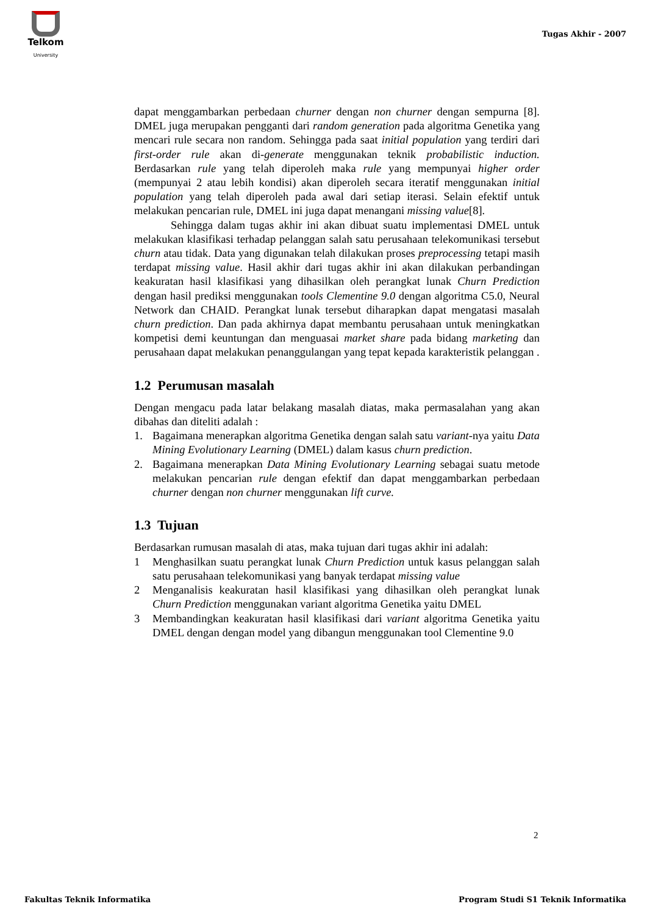Telkom
University
Tugas Akhir - 2007
dapat menggambarkan perbedaan churner dengan non churner dengan sempurna [8]. DMEL juga merupakan pengganti dari random generation pada algoritma Genetika yang mencari rule secara non random. Sehingga pada saat initial population yang terdiri dari first-order rule akan di-generate menggunakan teknik probabilistic induction. Berdasarkan rule yang telah diperoleh maka rule yang mempunyai higher order (mempunyai 2 atau lebih kondisi) akan diperoleh secara iteratif menggunakan initial population yang telah diperoleh pada awal dari setiap iterasi. Selain efektif untuk melakukan pencarian rule, DMEL ini juga dapat menangani missing value[8].
Sehingga dalam tugas akhir ini akan dibuat suatu implementasi DMEL untuk melakukan klasifikasi terhadap pelanggan salah satu perusahaan telekomunikasi tersebut churn atau tidak. Data yang digunakan telah dilakukan proses preprocessing tetapi masih terdapat missing value. Hasil akhir dari tugas akhir ini akan dilakukan perbandingan keakuratan hasil klasifikasi yang dihasilkan oleh perangkat lunak Churn Prediction dengan hasil prediksi menggunakan tools Clementine 9.0 dengan algoritma C5.0, Neural Network dan CHAID. Perangkat lunak tersebut diharapkan dapat mengatasi masalah churn prediction. Dan pada akhirnya dapat membantu perusahaan untuk meningkatkan kompetisi demi keuntungan dan menguasai market share pada bidang marketing dan perusahaan dapat melakukan penanggulangan yang tepat kepada karakteristik pelanggan .
1.2 Perumusan masalah
Dengan mengacu pada latar belakang masalah diatas, maka permasalahan yang akan dibahas dan diteliti adalah :
1. Bagaimana menerapkan algoritma Genetika dengan salah satu variant-nya yaitu Data Mining Evolutionary Learning (DMEL) dalam kasus churn prediction.
2. Bagaimana menerapkan Data Mining Evolutionary Learning sebagai suatu metode melakukan pencarian rule dengan efektif dan dapat menggambarkan perbedaan churner dengan non churner menggunakan lift curve.
1.3 Tujuan
Berdasarkan rumusan masalah di atas, maka tujuan dari tugas akhir ini adalah:
1 Menghasilkan suatu perangkat lunak Churn Prediction untuk kasus pelanggan salah satu perusahaan telekomunikasi yang banyak terdapat missing value
2 Menganalisis keakuratan hasil klasifikasi yang dihasilkan oleh perangkat lunak Churn Prediction menggunakan variant algoritma Genetika yaitu DMEL
3 Membandingkan keakuratan hasil klasifikasi dari variant algoritma Genetika yaitu DMEL dengan dengan model yang dibangun menggunakan tool Clementine 9.0
2
Fakultas Teknik Informatika
Program Studi S1 Teknik Informatika